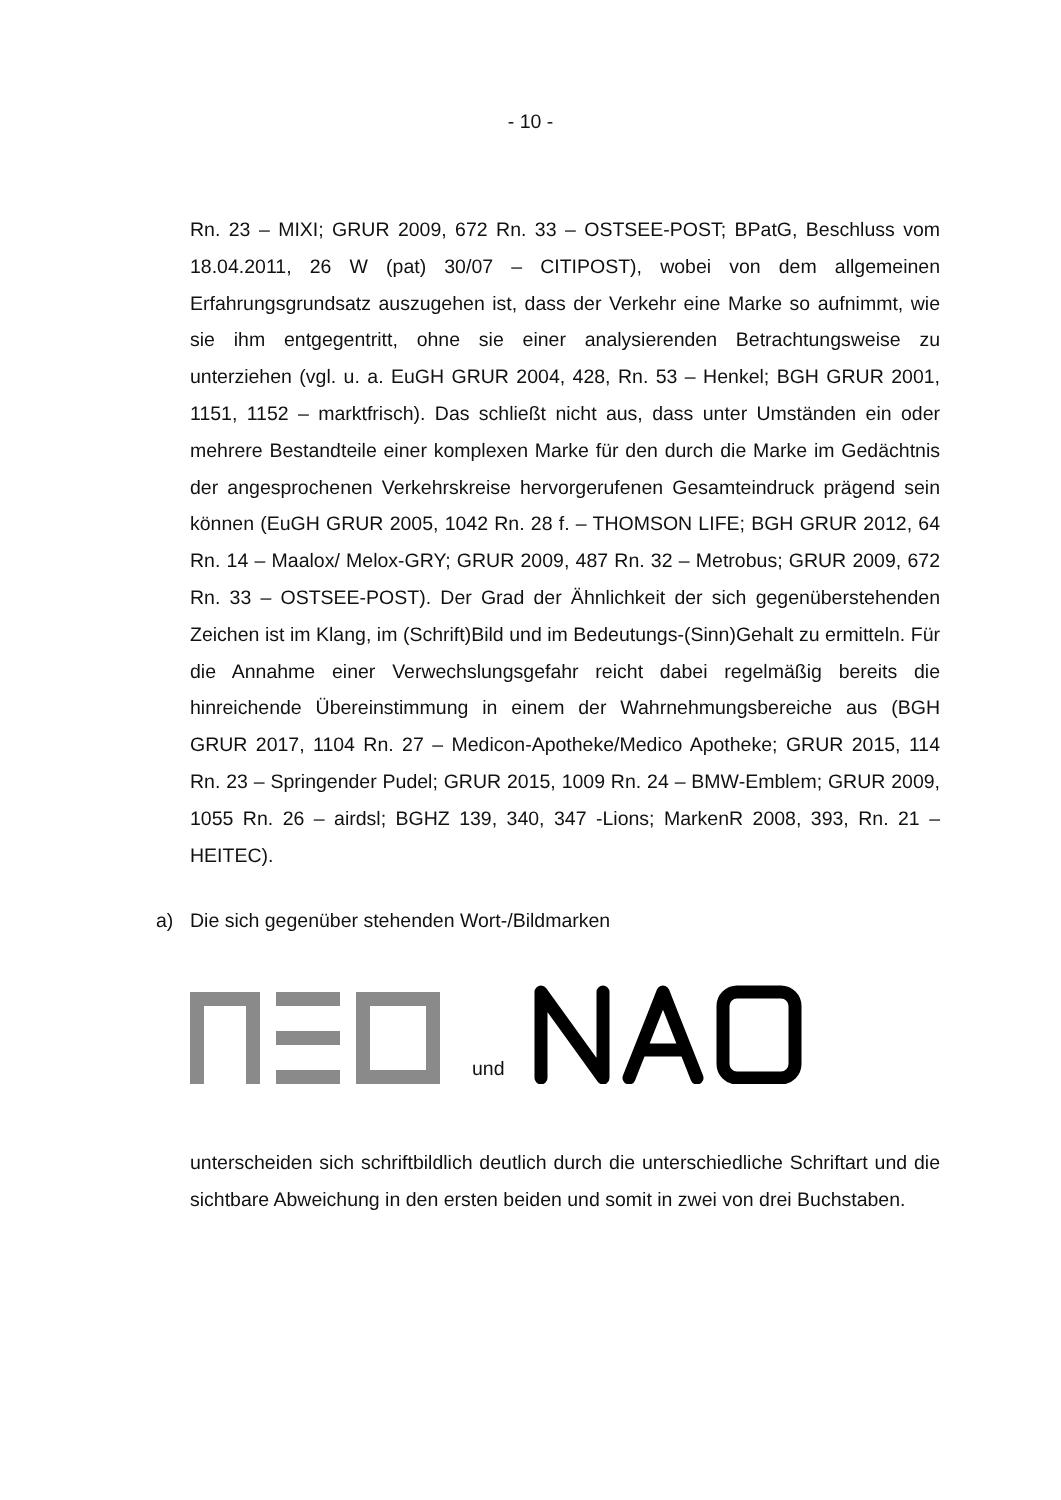- 10 -
Rn. 23 – MIXI; GRUR 2009, 672 Rn. 33 – OSTSEE-POST; BPatG, Beschluss vom 18.04.2011, 26 W (pat) 30/07 – CITIPOST), wobei von dem allgemeinen Erfahrungsgrundsatz auszugehen ist, dass der Verkehr eine Marke so auf­nimmt, wie sie ihm entgegentritt, ohne sie einer analysierenden Betrach­tungsweise zu unterziehen (vgl. u. a. EuGH GRUR 2004, 428, Rn. 53 – Henkel; BGH GRUR 2001, 1151, 1152 – marktfrisch). Das schließt nicht aus, dass unter Umständen ein oder mehrere Bestandteile einer komplexen Marke für den durch die Marke im Gedächtnis der angesprochenen Verkehrs­kreise hervorgerufenen Gesamteindruck prägend sein können (EuGH GRUR 2005, 1042 Rn. 28 f. – THOMSON LIFE; BGH GRUR 2012, 64 Rn. 14 – Maalox/ Melox-GRY; GRUR 2009, 487 Rn. 32 – Metrobus; GRUR 2009, 672 Rn. 33 – OSTSEE-POST). Der Grad der Ähnlichkeit der sich gegenüberste­henden Zeichen ist im Klang, im (Schrift)Bild und im Bedeutungs-(Sinn)Gehalt zu ermitteln. Für die Annahme einer Verwechslungsgefahr reicht dabei regel­mäßig bereits die hinreichende Übereinstimmung in einem der Wahrneh­mungsbereiche aus (BGH GRUR 2017, 1104 Rn. 27 – Medicon-Apo­theke/Medico Apotheke; GRUR 2015, 114 Rn. 23 – Springender Pudel; GRUR 2015, 1009 Rn. 24 – BMW-Emblem; GRUR 2009, 1055 Rn. 26 – airdsl; BGHZ 139, 340, 347 -Lions; MarkenR 2008, 393, Rn. 21 – HEITEC).
a) Die sich gegenüber stehenden Wort-/Bildmarken
und
unterscheiden sich schriftbildlich deutlich durch die unterschiedliche Schriftart und die sichtbare Abweichung in den ersten beiden und somit in zwei von drei Buchstaben.